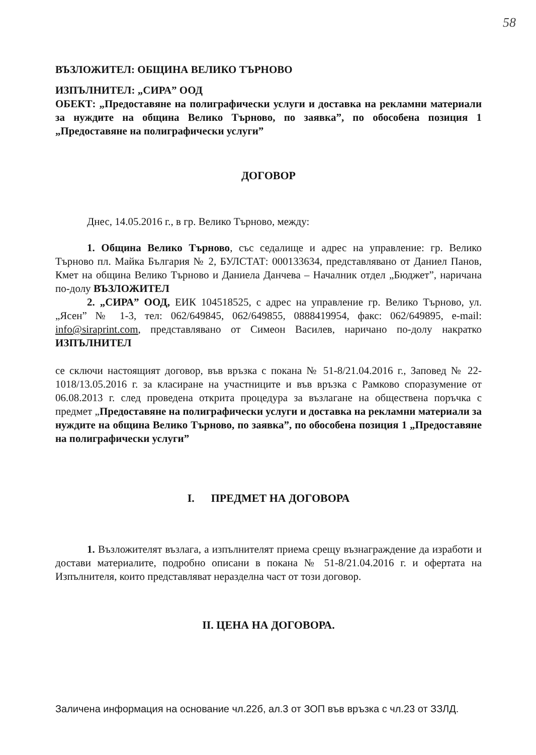58
ВЪЗЛОЖИТЕЛ: ОБЩИНА ВЕЛИКО ТЪРНОВО
ИЗПЪЛНИТЕЛ: „СИРА” ООД
ОБЕКТ: „Предоставяне на полиграфически услуги и доставка на рекламни материали за нуждите на община Велико Търново, по заявка”, по обособена позиция 1 „Предоставяне на полиграфически услуги”
ДОГОВОР
Днес, 14.05.2016 г., в гр. Велико Търново, между:
1. Община Велико Търново, със седалище и адрес на управление: гр. Велико Търново пл. Майка България № 2, БУЛСТАТ: 000133634, представлявано от Даниел Панов, Кмет на община Велико Търново и Даниела Данчева – Началник отдел „Бюджет”, наричана по-долу ВЪЗЛОЖИТЕЛ
2. „СИРА” ООД, ЕИК 104518525, с адрес на управление гр. Велико Търново, ул. „Ясен” № 1-3, тел: 062/649845, 062/649855, 0888419954, факс: 062/649895, e-mail: info@siraprint.com, представлявано от Симеон Василев, наричано по-долу накратко ИЗПЪЛНИТЕЛ
се сключи настоящият договор, във връзка с покана № 51-8/21.04.2016 г., Заповед № 22-1018/13.05.2016 г. за класиране на участниците и във връзка с Рамково споразумение от 06.08.2013 г. след проведена открита процедура за възлагане на обществена поръчка с предмет „Предоставяне на полиграфически услуги и доставка на рекламни материали за нуждите на община Велико Търново, по заявка”, по обособена позиция 1 „Предоставяне на полиграфически услуги”
I. ПРЕДМЕТ НА ДОГОВОРА
1. Възложителят възлага, а изпълнителят приема срещу възнаграждение да изработи и достави материалите, подробно описани в покана № 51-8/21.04.2016 г. и офертата на Изпълнителя, които представляват неразделна част от този договор.
II. ЦЕНА НА ДОГОВОРА.
Заличена информация на основание чл.22б, ал.3 от ЗОП във връзка с чл.23 от ЗЗЛД.